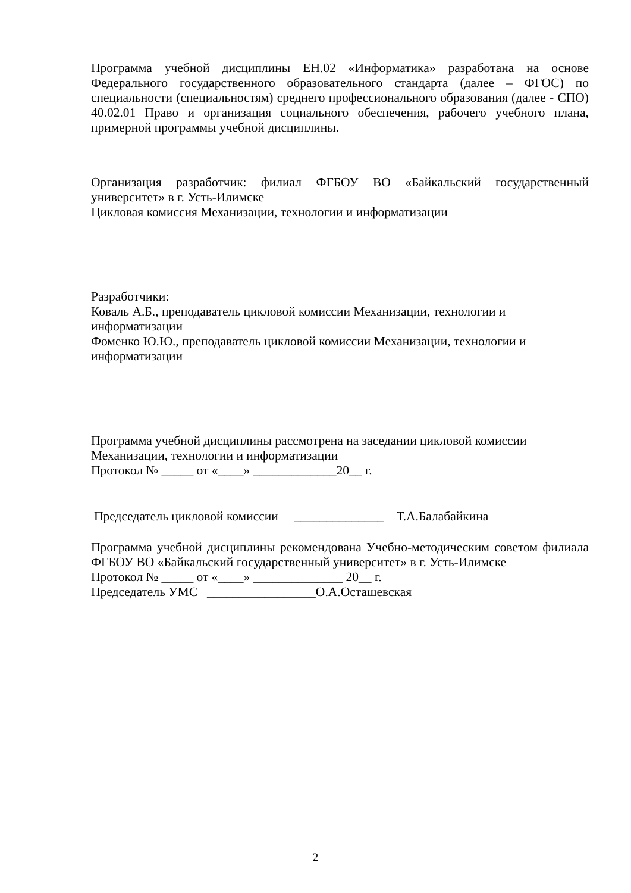Программа учебной дисциплины ЕН.02 «Информатика» разработана на основе Федерального государственного образовательного стандарта (далее – ФГОС) по специальности (специальностям) среднего профессионального образования (далее - СПО) 40.02.01 Право и организация социального обеспечения, рабочего учебного плана, примерной программы учебной дисциплины.
Организация разработчик: филиал ФГБОУ ВО «Байкальский государственный университет» в г. Усть-Илимске
Цикловая комиссия Механизации, технологии и информатизации
Разработчики:
Коваль А.Б., преподаватель цикловой комиссии Механизации, технологии и информатизации
Фоменко Ю.Ю., преподаватель цикловой комиссии Механизации, технологии и информатизации
Программа учебной дисциплины рассмотрена на заседании цикловой комиссии Механизации, технологии и информатизации
Протокол № _____ от «____» _____________20__ г.
Председатель цикловой комиссии ______________ Т.А.Балабайкина
Программа учебной дисциплины рекомендована Учебно-методическим советом филиала ФГБОУ ВО «Байкальский государственный университет» в г. Усть-Илимске
Протокол № _____ от «____» ______________ 20__ г.
Председатель УМС _________________О.А.Осташевская
2